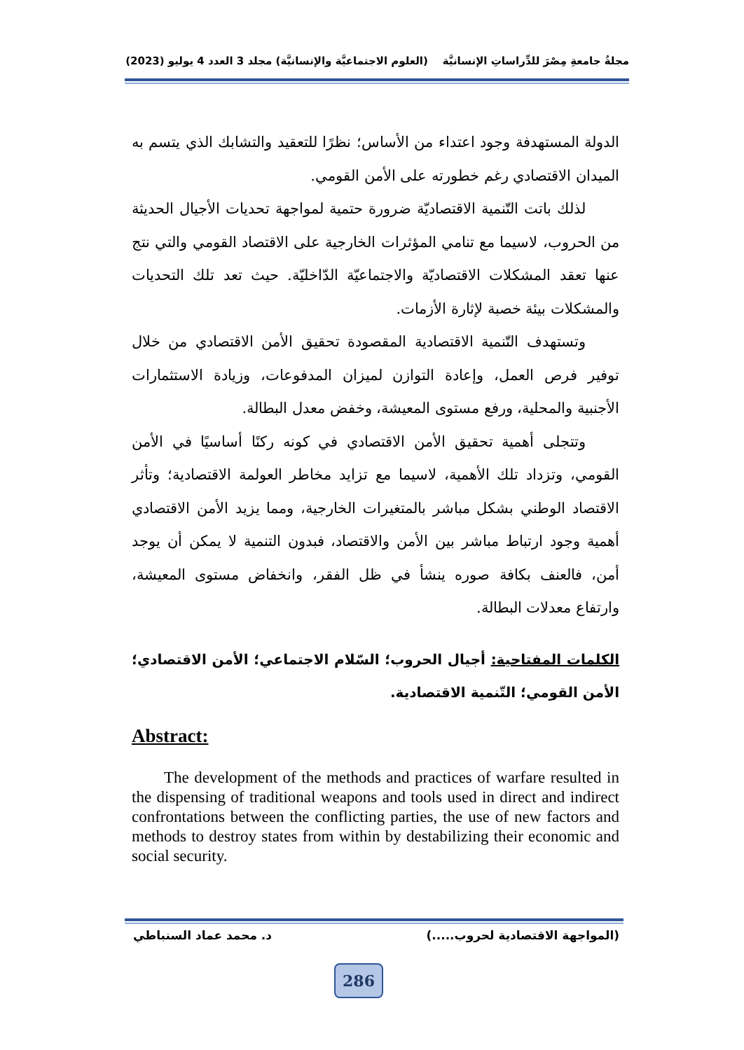مجلةُ جامعةِ مِصْرَ للدِّراساتِ الإنسانيَّة (العلوم الاجتماعيَّة والإنسانيَّة) مجلد 3 العدد 4 يوليو (2023)
الدولة المستهدفة وجود اعتداء من الأساس؛ نظرًا للتعقيد والتشابك الذي يتسم به الميدان الاقتصادي رغم خطورته على الأمن القومي.
لذلك باتت التّنمية الاقتصاديّة ضرورة حتمية لمواجهة تحديات الأجيال الحديثة من الحروب، لاسيما مع تنامي المؤثرات الخارجية على الاقتصاد القومي والتي نتج عنها تعقد المشكلات الاقتصاديّة والاجتماعيّة الدّاخليّة. حيث تعد تلك التحديات والمشكلات بيئة خصبة لإثارة الأزمات.
وتستهدف التّنمية الاقتصادية المقصودة تحقيق الأمن الاقتصادي من خلال توفير فرص العمل، وإعادة التوازن لميزان المدفوعات، وزيادة الاستثمارات الأجنبية والمحلية، ورفع مستوى المعيشة، وخفض معدل البطالة.
وتتجلى أهمية تحقيق الأمن الاقتصادي في كونه ركنًا أساسيًا في الأمن القومي، وتزداد تلك الأهمية، لاسيما مع تزايد مخاطر العولمة الاقتصادية؛ وتأثر الاقتصاد الوطني بشكل مباشر بالمتغيرات الخارجية، ومما يزيد الأمن الاقتصادي أهمية وجود ارتباط مباشر بين الأمن والاقتصاد، فبدون التنمية لا يمكن أن يوجد أمن، فالعنف بكافة صوره ينشأ في ظل الفقر، وانخفاض مستوى المعيشة، وارتفاع معدلات البطالة.
الكلمات المفتاحية: أجيال الحروب؛ السّلام الاجتماعي؛ الأمن الاقتصادي؛ الأمن القومي؛ التّنمية الاقتصادية.
Abstract:
The development of the methods and practices of warfare resulted in the dispensing of traditional weapons and tools used in direct and indirect confrontations between the conflicting parties, the use of new factors and methods to destroy states from within by destabilizing their economic and social security.
(المواجهة الاقتصادية لحروب.....) د. محمد عماد السنباطي
286